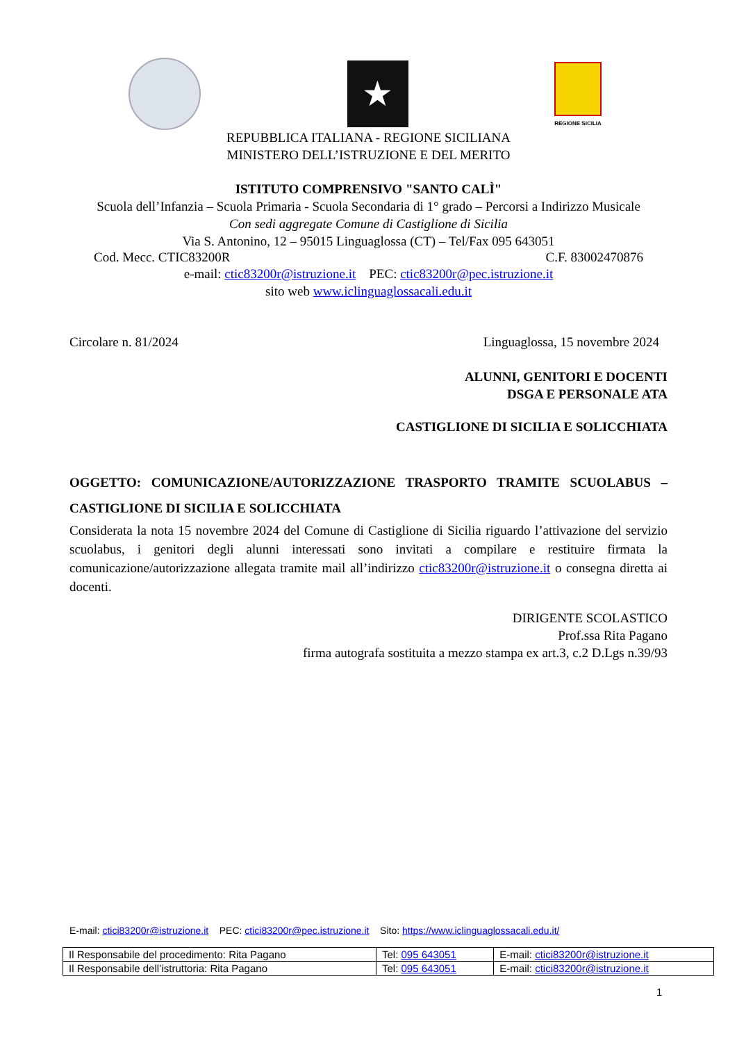★
REGIONE SICILIA
REPUBBLICA ITALIANA - REGIONE SICILIANA
MINISTERO DELL’ISTRUZIONE E DEL MERITO
ISTITUTO COMPRENSIVO "SANTO CALÌ"
Scuola dell’Infanzia – Scuola Primaria - Scuola Secondaria di 1° grado – Percorsi a Indirizzo Musicale
Con sedi aggregate Comune di Castiglione di Sicilia
Via S. Antonino, 12 – 95015 Linguaglossa (CT) – Tel/Fax 095 643051
Cod. Mecc. CTIC83200R C.F. 83002470876
e-mail: ctic83200r@istruzione.it PEC: ctic83200r@pec.istruzione.it
sito web www.iclinguaglossacali.edu.it
Circolare n. 81/2024 Linguaglossa, 15 novembre 2024
ALUNNI, GENITORI E DOCENTI
DSGA E PERSONALE ATA
CASTIGLIONE DI SICILIA E SOLICCHIATA
OGGETTO: COMUNICAZIONE/AUTORIZZAZIONE TRASPORTO TRAMITE SCUOLABUS – CASTIGLIONE DI SICILIA E SOLICCHIATA
Considerata la nota 15 novembre 2024 del Comune di Castiglione di Sicilia riguardo l’attivazione del servizio scuolabus, i genitori degli alunni interessati sono invitati a compilare e restituire firmata la comunicazione/autorizzazione allegata tramite mail all’indirizzo ctic83200r@istruzione.it o consegna diretta ai docenti.
DIRIGENTE SCOLASTICO
Prof.ssa Rita Pagano
firma autografa sostituita a mezzo stampa ex art.3, c.2 D.Lgs n.39/93
E-mail: ctici83200r@istruzione.it PEC: ctici83200r@pec.istruzione.it Sito: https://www.iclinguaglossacali.edu.it/
| Il Responsabile del procedimento: Rita Pagano | Tel: 095 643051 | E-mail: ctici83200r@istruzione.it |
| Il Responsabile dell’istruttoria: Rita Pagano | Tel: 095 643051 | E-mail: ctici83200r@istruzione.it |
1